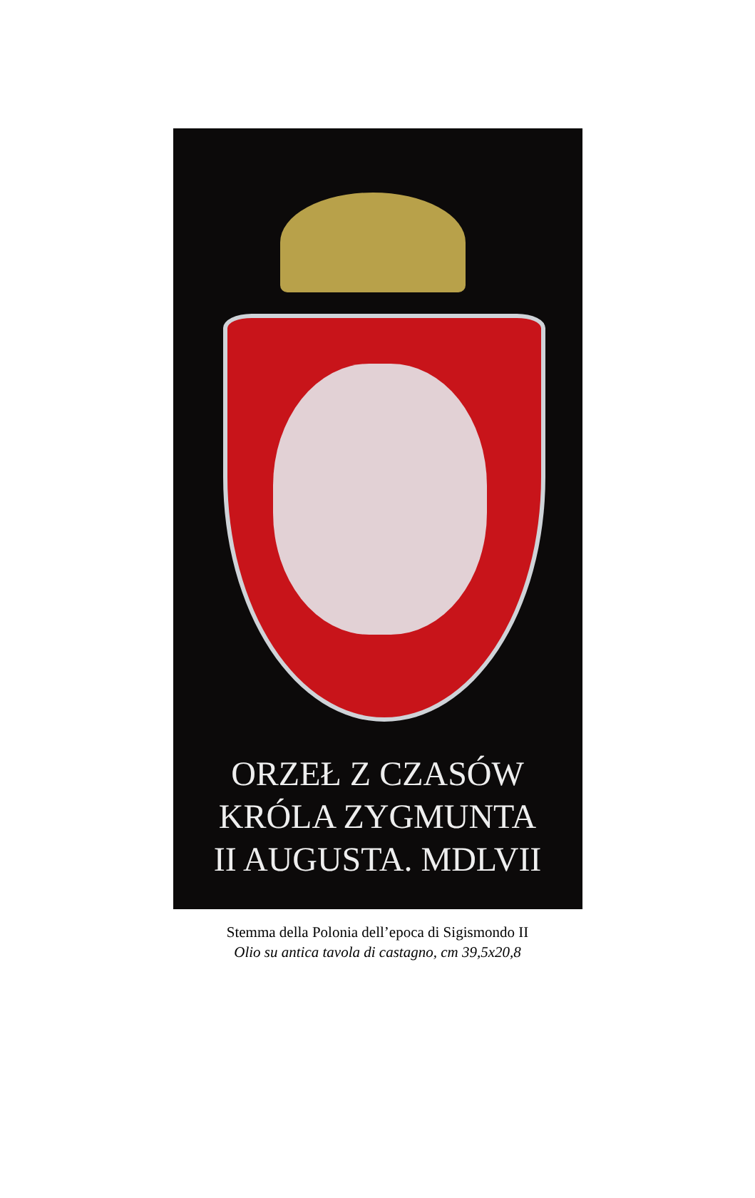ORZEŁ Z CZASÓW
KRÓLA ZYGMUNTA
II AUGUSTA. MDLVII
Stemma della Polonia dell’epoca di Sigismondo II
Olio su antica tavola di castagno, cm 39,5x20,8